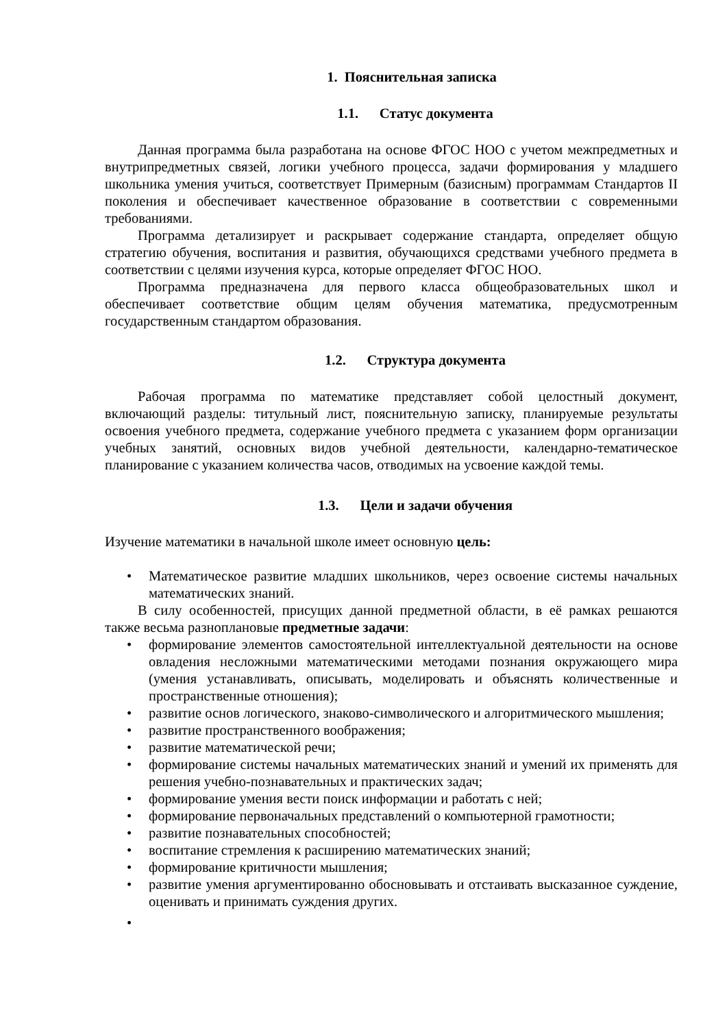1. Пояснительная записка
1.1. Статус документа
Данная программа была разработана на основе ФГОС НОО с учетом межпредметных и внутрипредметных связей, логики учебного процесса, задачи формирования у младшего школьника умения учиться, соответствует Примерным (базисным) программам Стандартов II поколения и обеспечивает качественное образование в соответствии с современными требованиями.
Программа детализирует и раскрывает содержание стандарта, определяет общую стратегию обучения, воспитания и развития, обучающихся средствами учебного предмета в соответствии с целями изучения курса, которые определяет ФГОС НОО.
Программа предназначена для первого класса общеобразовательных школ и обеспечивает соответствие общим целям обучения математика, предусмотренным государственным стандартом образования.
1.2. Структура документа
Рабочая программа по математике представляет собой целостный документ, включающий разделы: титульный лист, пояснительную записку, планируемые результаты освоения учебного предмета, содержание учебного предмета с указанием форм организации учебных занятий, основных видов учебной деятельности, календарно-тематическое планирование с указанием количества часов, отводимых на усвоение каждой темы.
1.3. Цели и задачи обучения
Изучение математики в начальной школе имеет основную цель:
Математическое развитие младших школьников, через освоение системы начальных математических знаний.
В силу особенностей, присущих данной предметной области, в её рамках решаются также весьма разноплановые предметные задачи:
формирование элементов самостоятельной интеллектуальной деятельности на основе овладения несложными математическими методами познания окружающего мира (умения устанавливать, описывать, моделировать и объяснять количественные и пространственные отношения);
развитие основ логического, знаково-символического и алгоритмического мышления;
развитие пространственного воображения;
развитие математической речи;
формирование системы начальных математических знаний и умений их применять для решения учебно-познавательных и практических задач;
формирование умения вести поиск информации и работать с ней;
формирование первоначальных представлений о компьютерной грамотности;
развитие познавательных способностей;
воспитание стремления к расширению математических знаний;
формирование критичности мышления;
развитие умения аргументированно обосновывать и отстаивать высказанное суждение, оценивать и принимать суждения других.